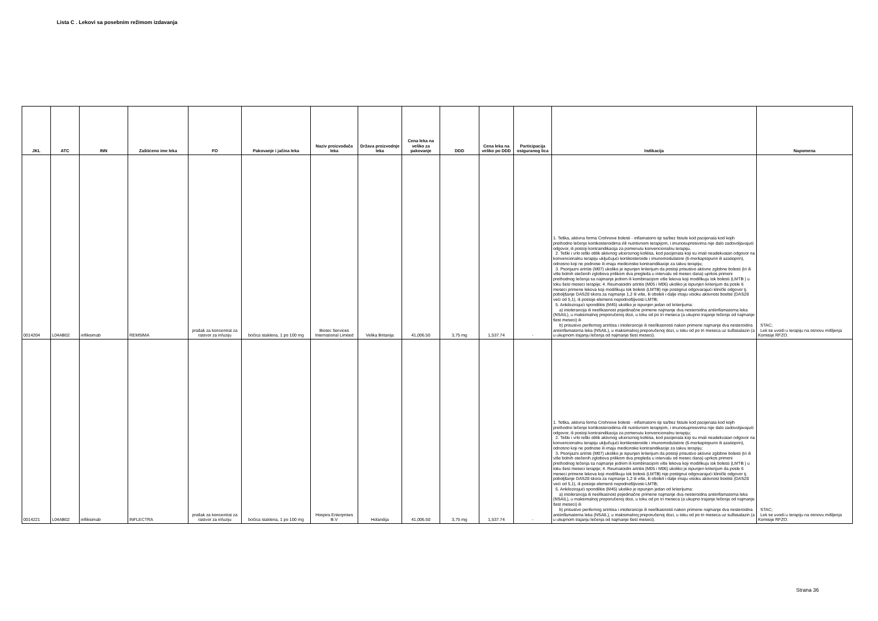Lista C . Lekovi sa posebnim režimom izdavanja
| JKL | ATC | INN | Zaštićeno ime leka | FO | Pakovanje i jačina leka | Naziv proizvođača leka | Država proizvodnje leka | Cena leka na veliko za pakovanje | DDD | Cena leka na veliko po DDD | Participacija osiguranog lica | Indikacija | Napomena |
| --- | --- | --- | --- | --- | --- | --- | --- | --- | --- | --- | --- | --- | --- |
| 0014204 | L04AB02 | infliksimab | REMSIMA | prašak za koncentrat za rastvor za infuziju | bočica staklena, 1 po 100 mg | Biotec Services International Limited | Velika Britanija | 41,006.50 | 3,75 mg | 1,537.74 | - | 1. Teška, aktivna forma Crohnove bolesti - inflamatorni tip sa/bez fistule kod pacijenata kod kojih prethodno lečenje kortikosteroidima i/ili nutritivnom terapijom, i imunosupresivima nije dalo zadovoljavajući odgovor, ili postoji kontraindikacija za pomenutu konvencionalnu terapiju. 2. Teški i vrlo teški oblik aktivnog ulceroznog kolitisa, kod pacijenata koji su imali neadekvatan odgovor na konvencionalnu terapiju uključujući kortikosteroide i imunomodulatore (6-merkaptopurin ili azatioprin), odnosno koji ne podnose ili imaju medicinske kontraindikacije za takvu terapiju; 3. Psorijazni artritis (M07) ukoliko je ispunjen kriterijum da postoji prisustvo aktivne zglobne bolesti (tri ili više bolnih otečenih zglobova prilikom dva pregleda u intervalu od mesec dana) uprkos primeni prethodnog lečenja sa najmanje jednim ili kombinacijom više lekova koji modifikuju tok bolesti (LMTB ) u toku šest meseci terapije; 4. Reumatoidni artritis (M05 i M06) ukoliko je ispunjen kriterijum da posle 6 meseci primene lekova koji modifikuju tok bolesti (LMTB) nije postignut odgovarajući klinički odgovor tj. poboljšanje DAS28 skora za najmanje 1,2 ili više, ili oboleli i dalje imaju visoku aktivnost boelsti (DAS28 veći od 5,1), ili postoje elementi nepodnošljivosti LMTB; 5. Ankilozirajući spondilitis (M45) ukoliko je ispunjen jedan od kriterijuma: a) intolerancija ili neefikasnost pojedinačne primene najmanje dva nesteroidna antiinflamatorna leka (NSAIL), u maksimalnoj preporučenoj dozi, u toku od po tri meseca (a ukupno trajanje lečenja od najmanje šest meseci) ili b) prisustvo perifernog artritisa i intolerancije ili neefikasnosti nakon primene najmanje dva nesteroidna antiinflamatorna leka (NSAIL), u maksimalnoj preporučenoj dozi, u toku od po tri meseca uz sulfasalazin (a u ukupnom trajanju lečenja od najmanje šest meseci). | STAC; Lek se uvodi u terapiju na osnovu mišljenja Komisije RFZO. |
| 0014221 | L04AB02 | infliksimab | INFLECTRA | prašak za koncentrat za rastvor za infuziju | bočica staklena, 1 po 100 mg | Hospira Enterprises B.V | Holandija | 41,006.50 | 3,75 mg | 1,537.74 | - | 1. Teška, aktivna forma Crohnove bolesti - inflamatorni tip sa/bez fistule kod pacijenata kod kojih prethodno lečenje kortikosteroidima i/ili nutritivnom terapijom, i imunosupresivima nije dalo zadovoljavajući odgovor, ili postoji kontraindikacija za pomenutu konvencionalnu terapiju; 2. Teški i vrlo teški oblik aktivnog ulceroznog kolitisa, kod pacijenata koji su imali neadekvatan odgovor na konvencionalnu terapiju uključujući kortikosteroide i imunomodulatore (6-merkaptopurin ili azatioprin), odnosno koji ne podnose ili imaju medicinske kontraindikacije za takvu terapiju; 3. Psorijazni artritis (M07) ukoliko je ispunjen kriterijum da postoji prisustvo aktivne zglobne bolesti (tri ili više bolnih otečenih zglobova prilikom dva pregleda u intervalu od mesec dana) uprkos primeni prethodnog lečenja sa najmanje jednim ili kombinacijom više lekova koji modifikuju tok bolesti (LMTB ) u toku šest meseci terapije; 4. Reumatoidni artritis (M05 i M06) ukoliko je ispunjen kriterijum da posle 6 meseci primene lekova koji modifikuju tok bolesti (LMTB) nije postignut odgovarajući klinički odgovor tj. poboljšanje DAS28 skora za najmanje 1,2 ili više, ili oboleli i dalje imaju visoku aktivnost boelsti (DAS28 veći od 5,1), ili postoje elementi nepodnošljivosti LMTB; 5. Ankilozirajući spondilitis (M45) ukoliko je ispunjen jedan od kriterijuma: a) intolerancija ili neefikasnost pojedinačne primene najmanje dva nesteroidna antiinflamatorna leka (NSAIL), u maksimalnoj preporučenoj dozi, u toku od po tri meseca (a ukupno trajanje lečenja od najmanje šest meseci) ili b) prisustvo perifernog artritisa i intolerancije ili neefikasnosti nakon primene najmanje dva nesteroidna antiinflamatorna leka (NSAIL), u maksimalnoj preporučenoj dozi, u toku od po tri meseca uz sulfasalazin (a u ukupnom trajanju lečenja od najmanje šest meseci). | STAC; Lek se uvodi u terapiju na osnovu mišljenja Komisije RFZO. |
Strana 36